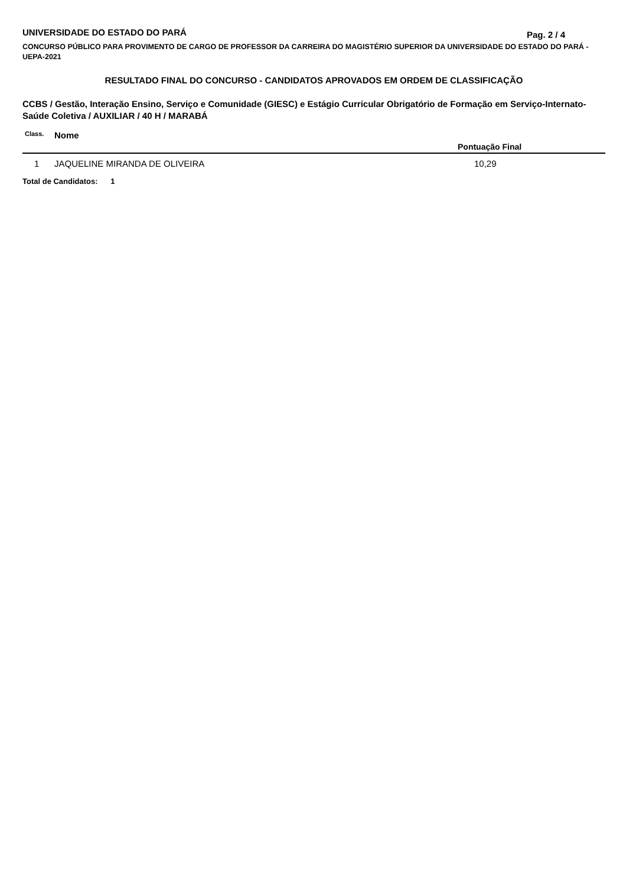UNIVERSIDADE DO ESTADO DO PARÁ
Pag. 2 / 4
CONCURSO PÚBLICO PARA PROVIMENTO DE CARGO DE PROFESSOR DA CARREIRA DO MAGISTÉRIO SUPERIOR DA UNIVERSIDADE DO ESTADO DO PARÁ - UEPA-2021
RESULTADO FINAL DO CONCURSO - CANDIDATOS APROVADOS EM ORDEM DE CLASSIFICAÇÃO
CCBS / Gestão, Interação Ensino, Serviço e Comunidade (GIESC) e Estágio Curricular Obrigatório de Formação em Serviço-Internato-Saúde Coletiva / AUXILIAR / 40 H / MARABÁ
| Class. | Nome | Pontuação Final |
| --- | --- | --- |
| 1 | JAQUELINE MIRANDA DE OLIVEIRA | 10,29 |
Total de Candidatos: 1